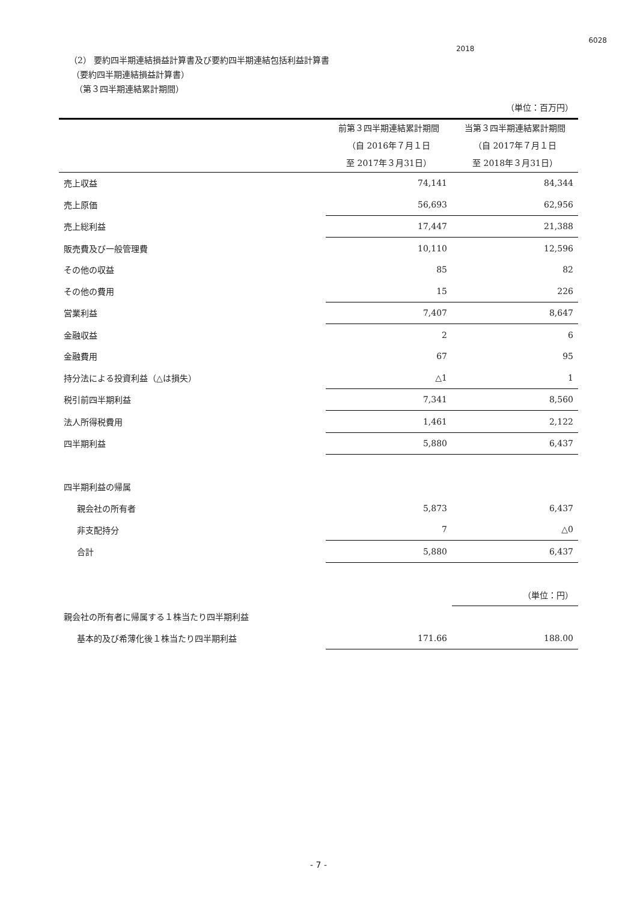2018 6028
（2） 要約四半期連結損益計算書及び要約四半期連結包括利益計算書
（要約四半期連結損益計算書）
（第３四半期連結累計期間）
| | | （単位：百万円） |
| | 前第３四半期連結累計期間 （自 2016年７月１日 至 2017年３月31日） | 当第３四半期連結累計期間 （自 2017年７月１日 至 2018年３月31日） |
| 売上収益 | 74,141 | 84,344 |
| 売上原価 | 56,693 | 62,956 |
| 売上総利益 | 17,447 | 21,388 |
| 販売費及び一般管理費 | 10,110 | 12,596 |
| その他の収益 | 85 | 82 |
| その他の費用 | 15 | 226 |
| 営業利益 | 7,407 | 8,647 |
| 金融収益 | 2 | 6 |
| 金融費用 | 67 | 95 |
| 持分法による投資利益（△は損失） | △1 | 1 |
| 税引前四半期利益 | 7,341 | 8,560 |
| 法人所得税費用 | 1,461 | 2,122 |
| 四半期利益 | 5,880 | 6,437 |
| 四半期利益の帰属 | | |
| 親会社の所有者 | 5,873 | 6,437 |
| 非支配持分 | 7 | △0 |
| 合計 | 5,880 | 6,437 |
| | | （単位：円） |
| 親会社の所有者に帰属する１株当たり四半期利益 | | |
| 基本的及び希薄化後１株当たり四半期利益 | 171.66 | 188.00 |
- 7 -